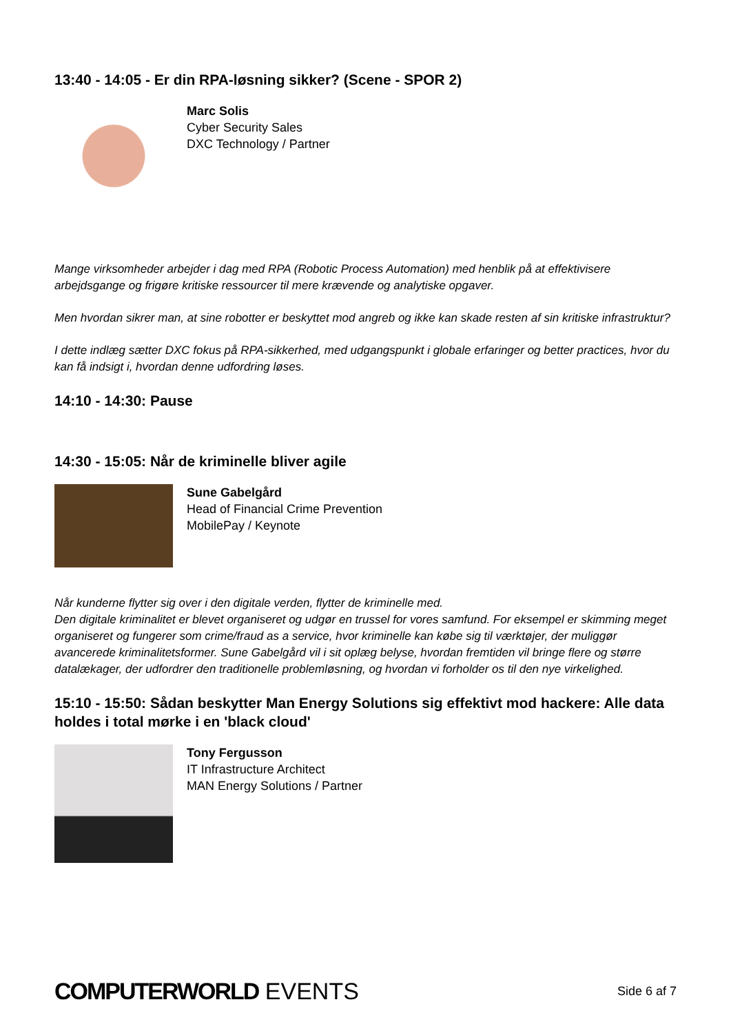13:40 - 14:05 - Er din RPA-løsning sikker? (Scene - SPOR 2)
Marc Solis
Cyber Security Sales
DXC Technology / Partner
Mange virksomheder arbejder i dag med RPA (Robotic Process Automation) med henblik på at effektivisere arbejdsgange og frigøre kritiske ressourcer til mere krævende og analytiske opgaver.
Men hvordan sikrer man, at sine robotter er beskyttet mod angreb og ikke kan skade resten af sin kritiske infrastruktur?
I dette indlæg sætter DXC fokus på RPA-sikkerhed, med udgangspunkt i globale erfaringer og better practices, hvor du kan få indsigt i, hvordan denne udfordring løses.
14:10 - 14:30: Pause
14:30 - 15:05: Når de kriminelle bliver agile
Sune Gabelgård
Head of Financial Crime Prevention
MobilePay / Keynote
Når kunderne flytter sig over i den digitale verden, flytter de kriminelle med.
Den digitale kriminalitet er blevet organiseret og udgør en trussel for vores samfund. For eksempel er skimming meget organiseret og fungerer som crime/fraud as a service, hvor kriminelle kan købe sig til værktøjer, der muliggør avancerede kriminalitetsformer. Sune Gabelgård vil i sit oplæg belyse, hvordan fremtiden vil bringe flere og større datalækager, der udfordrer den traditionelle problemløsning, og hvordan vi forholder os til den nye virkelighed.
15:10 - 15:50: Sådan beskytter Man Energy Solutions sig effektivt mod hackere: Alle data holdes i total mørke i en 'black cloud'
Tony Fergusson
IT Infrastructure Architect
MAN Energy Solutions / Partner
COMPUTERWORLD EVENTS
Side 6 af 7